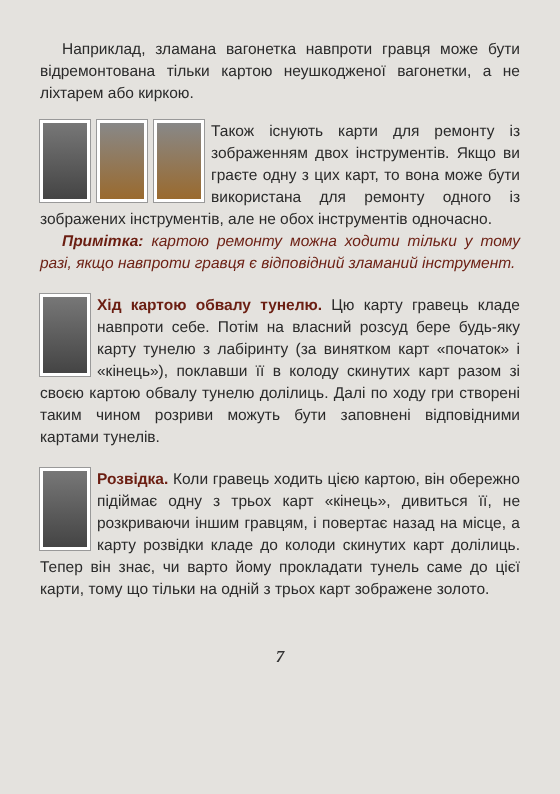Наприклад, зламана вагонетка навпроти гравця може бути відремонтована тільки картою неушкодженої вагонетки, а не ліхтарем або киркою.
Також існують карти для ремонту із зображенням двох інструментів. Якщо ви граєте одну з цих карт, то вона може бути використана для ремонту одного із зображених інструментів, але не обох інструментів одночасно.
Примітка: картою ремонту можна ходити тільки у тому разі, якщо навпроти гравця є відповідний зламаний інструмент.
Хід картою обвалу тунелю. Цю карту гравець кладе навпроти себе. Потім на власний розсуд бере будь-яку карту тунелю з лабіринту (за винятком карт «початок» і «кінець»), поклавши її в колоду скинутих карт разом зі своєю картою обвалу тунелю долілиць. Далі по ходу гри створені таким чином розриви можуть бути заповнені відповідними картами тунелів.
Розвідка. Коли гравець ходить цією картою, він обережно підіймає одну з трьох карт «кінець», дивиться її, не розкриваючи іншим гравцям, і повертає назад на місце, а карту розвідки кладе до колоди скинутих карт долілиць. Тепер він знає, чи варто йому прокладати тунель саме до цієї карти, тому що тільки на одній з трьох карт зображене золото.
7